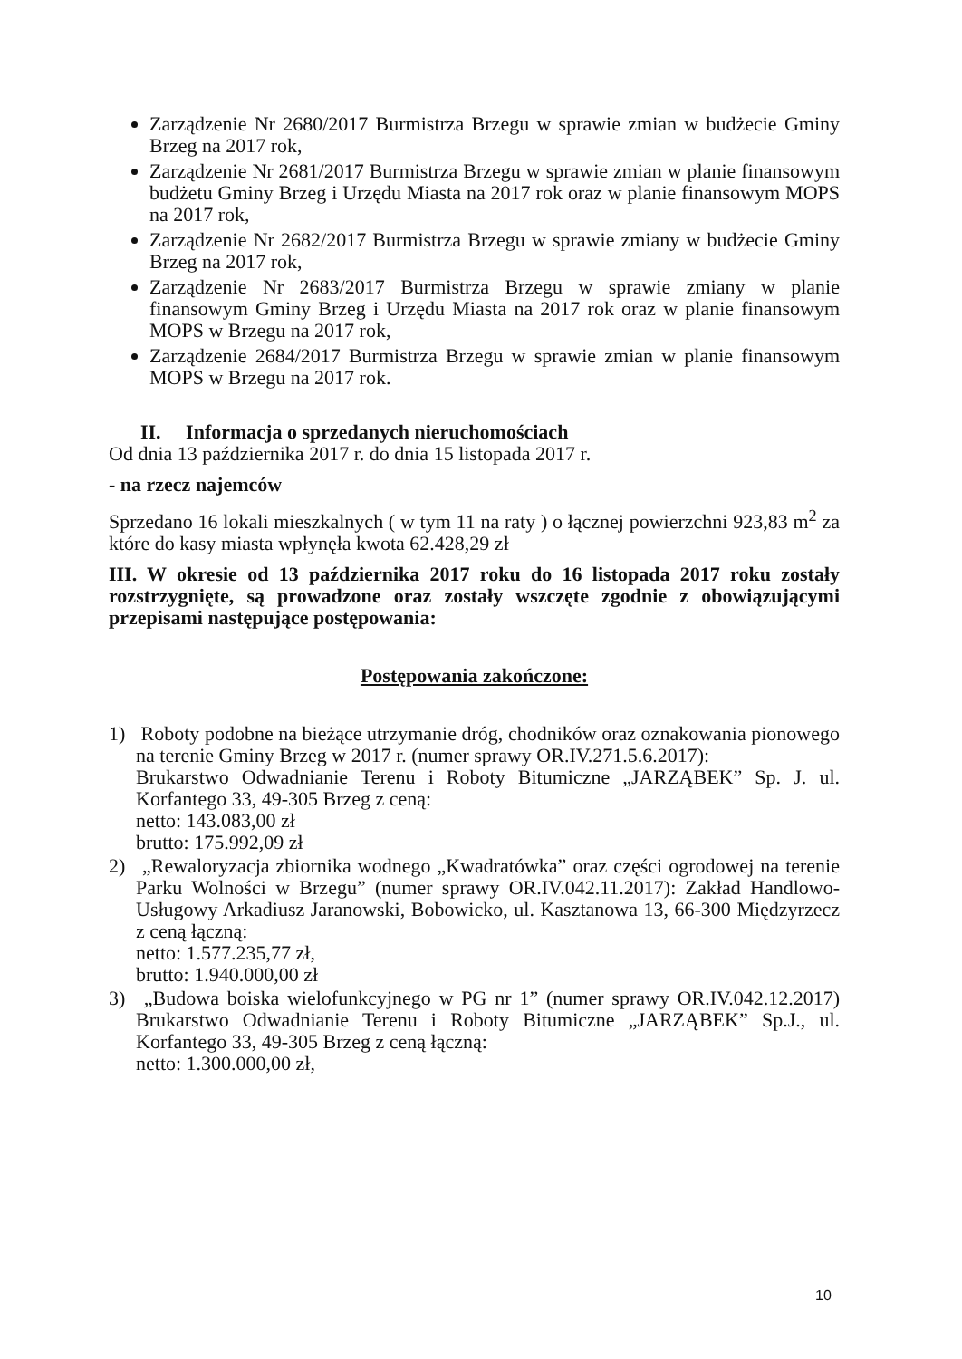Zarządzenie Nr 2680/2017 Burmistrza Brzegu w sprawie zmian w budżecie Gminy Brzeg na 2017 rok,
Zarządzenie Nr 2681/2017 Burmistrza Brzegu w sprawie zmian w planie finansowym budżetu Gminy Brzeg i Urzędu Miasta na 2017 rok oraz w planie finansowym MOPS na 2017 rok,
Zarządzenie Nr 2682/2017 Burmistrza Brzegu w sprawie zmiany w budżecie Gminy Brzeg na 2017 rok,
Zarządzenie Nr 2683/2017 Burmistrza Brzegu w sprawie zmiany w planie finansowym Gminy Brzeg i Urzędu Miasta na 2017 rok oraz w planie finansowym MOPS w Brzegu na 2017 rok,
Zarządzenie 2684/2017 Burmistrza Brzegu w sprawie zmian w planie finansowym MOPS w Brzegu na 2017 rok.
II. Informacja o sprzedanych nieruchomościach
Od dnia 13 października 2017 r. do dnia 15 listopada 2017 r.
- na rzecz najemców
Sprzedano 16 lokali mieszkalnych ( w tym 11 na raty ) o łącznej powierzchni 923,83 m<sup>2</sup> za które do kasy miasta wpłynęła kwota 62.428,29 zł
III. W okresie od 13 października 2017 roku do 16 listopada 2017 roku zostały rozstrzygnięte, są prowadzone oraz zostały wszczęte zgodnie z obowiązującymi przepisami następujące postępowania:
Postępowania zakończone:
1) Roboty podobne na bieżące utrzymanie dróg, chodników oraz oznakowania pionowego na terenie Gminy Brzeg w 2017 r. (numer sprawy OR.IV.271.5.6.2017):
Brukarstwo Odwadnianie Terenu i Roboty Bitumiczne „JARZĄBEK” Sp. J. ul. Korfantego 33, 49-305 Brzeg z ceną:
netto: 143.083,00 zł
brutto: 175.992,09 zł
2) „Rewaloryzacja zbiornika wodnego „Kwadratówka” oraz części ogrodowej na terenie Parku Wolności w Brzegu” (numer sprawy OR.IV.042.11.2017): Zakład Handlowo-Usługowy Arkadiusz Jaranowski, Bobowicko, ul. Kasztanowa 13, 66-300 Międzyrzecz z ceną łączną:
netto: 1.577.235,77 zł,
brutto: 1.940.000,00 zł
3) „Budowa boiska wielofunkcyjnego w PG nr 1” (numer sprawy OR.IV.042.12.2017) Brukarstwo Odwadnianie Terenu i Roboty Bitumiczne „JARZĄBEK” Sp.J., ul. Korfantego 33, 49-305 Brzeg z ceną łączną:
netto: 1.300.000,00 zł,
10